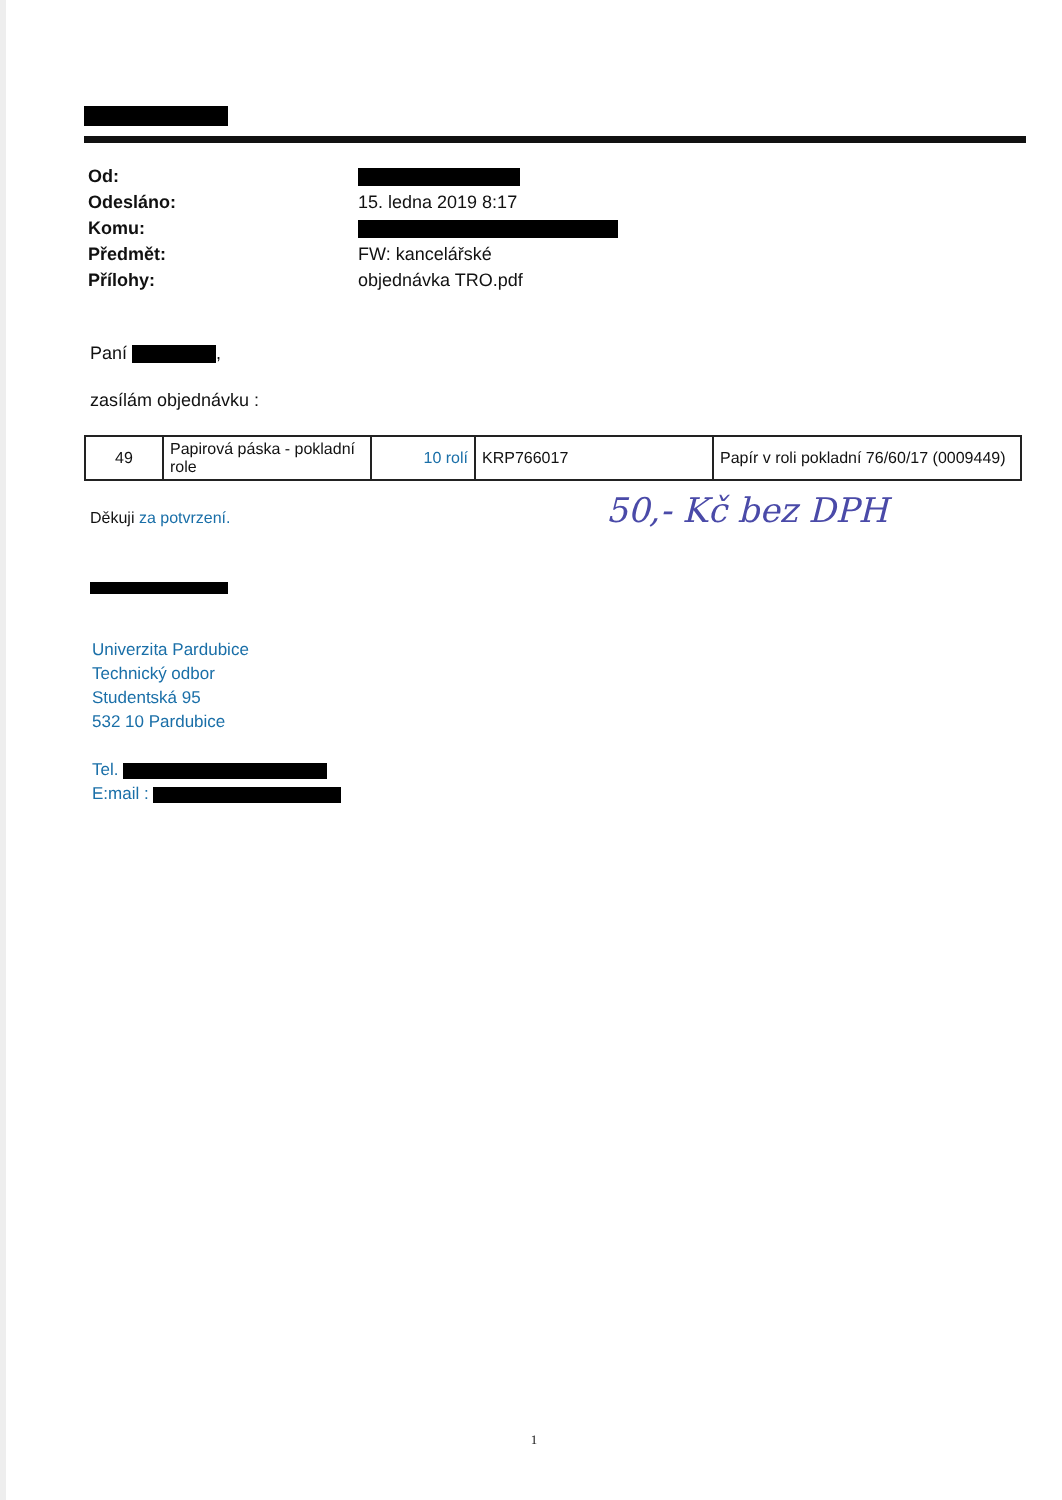| Od: | |
| Odesláno: | 15. ledna 2019 8:17 |
| Komu: | |
| Předmět: | FW: kancelářské |
| Přílohy: | objednávka TRO.pdf |
Paní ,
zasílám objednávku :
| 49 | Papirová páska - pokladní role | 10 rolí | KRP766017 | Papír v roli pokladní 76/60/17 (0009449) |
Děkuji za potvrzení.
50,- Kč bez DPH
Univerzita Pardubice
Technický odbor
Studentská 95
532 10 Pardubice
Tel.
E:mail :
1